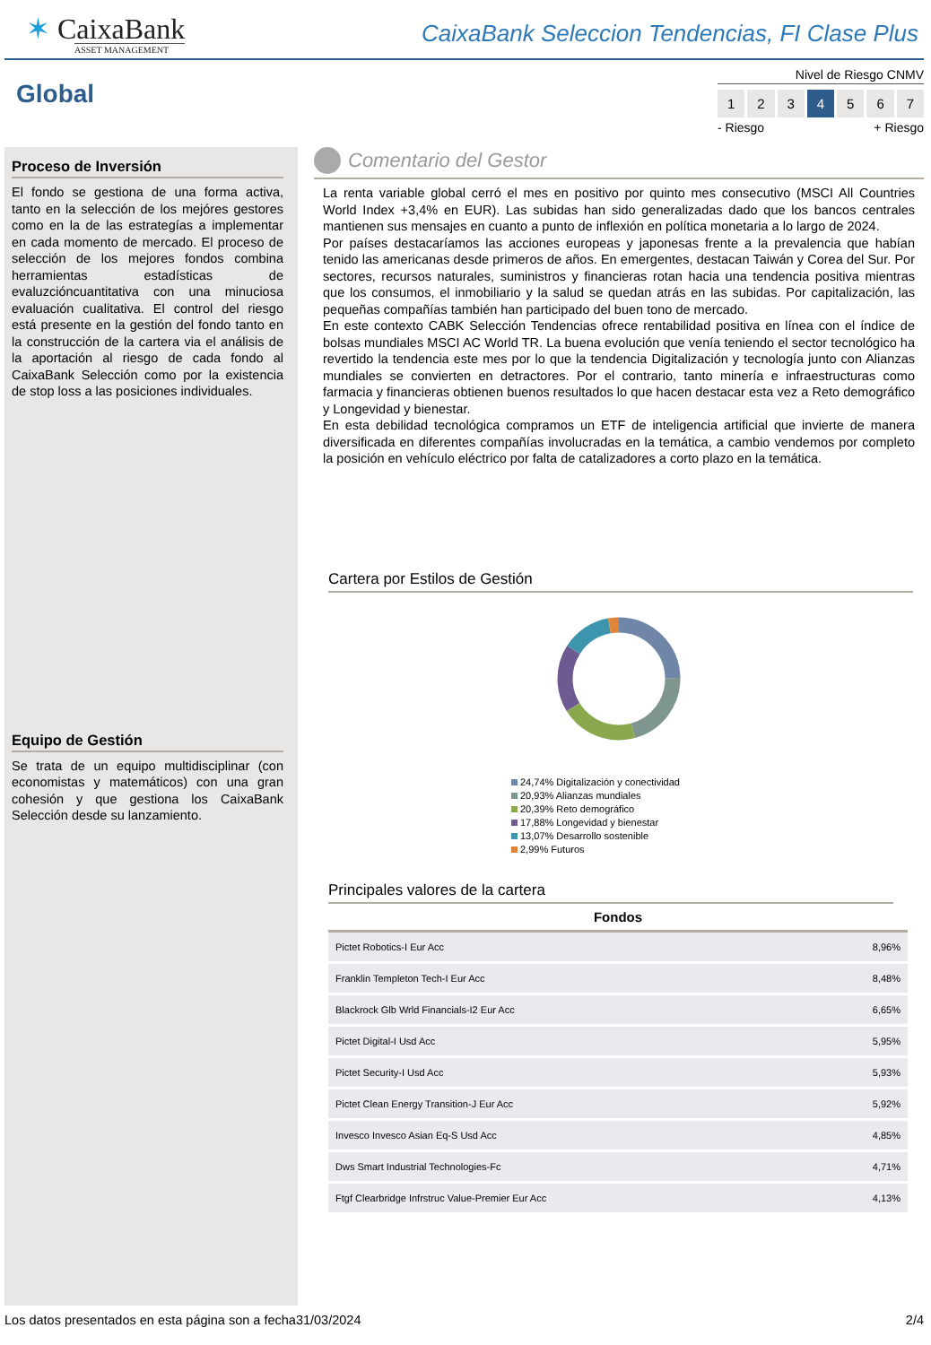✶ CaixaBank
ASSET MANAGEMENT
CaixaBank Seleccion Tendencias, FI Clase Plus
Global
Nivel de Riesgo CNMV
1 2 3 4 5 6 7
- Riesgo + Riesgo
Proceso de Inversión
El fondo se gestiona de una forma activa, tanto en la selección de los mejóres gestores como en la de las estrategías a implementar en cada momento de mercado. El proceso de selección de los mejores fondos combina herramientas estadísticas de evaluzcióncuantitativa con una minuciosa evaluación cualitativa. El control del riesgo está presente en la gestión del fondo tanto en la construcción de la cartera via el análisis de la aportación al riesgo de cada fondo al CaixaBank Selección como por la existencia de stop loss a las posiciones individuales.
Equipo de Gestión
Se trata de un equipo multidisciplinar (con economistas y matemáticos) con una gran cohesión y que gestiona los CaixaBank Selección desde su lanzamiento.
Comentario del Gestor
La renta variable global cerró el mes en positivo por quinto mes consecutivo (MSCI All Countries World Index +3,4% en EUR). Las subidas han sido generalizadas dado que los bancos centrales mantienen sus mensajes en cuanto a punto de inflexión en política monetaria a lo largo de 2024.
Por países destacaríamos las acciones europeas y japonesas frente a la prevalencia que habían tenido las americanas desde primeros de años. En emergentes, destacan Taiwán y Corea del Sur. Por sectores, recursos naturales, suministros y financieras rotan hacia una tendencia positiva mientras que los consumos, el inmobiliario y la salud se quedan atrás en las subidas. Por capitalización, las pequeñas compañías también han participado del buen tono de mercado.
En este contexto CABK Selección Tendencias ofrece rentabilidad positiva en línea con el índice de bolsas mundiales MSCI AC World TR. La buena evolución que venía teniendo el sector tecnológico ha revertido la tendencia este mes por lo que la tendencia Digitalización y tecnología junto con Alianzas mundiales se convierten en detractores. Por el contrario, tanto minería e infraestructuras como farmacia y financieras obtienen buenos resultados lo que hacen destacar esta vez a Reto demográfico y Longevidad y bienestar.
En esta debilidad tecnológica compramos un ETF de inteligencia artificial que invierte de manera diversificada en diferentes compañías involucradas en la temática, a cambio vendemos por completo la posición en vehículo eléctrico por falta de catalizadores a corto plazo en la temática.
Cartera por Estilos de Gestión
24,74% Digitalización y conectividad
20,93% Alianzas mundiales
20,39% Reto demográfico
17,88% Longevidad y bienestar
13,07% Desarrollo sostenible
2,99% Futuros
Principales valores de la cartera
| Fondos | |
| --- | --- |
| Pictet Robotics-I Eur Acc | 8,96% |
| Franklin Templeton Tech-I Eur Acc | 8,48% |
| Blackrock Glb Wrld Financials-I2 Eur Acc | 6,65% |
| Pictet Digital-I Usd Acc | 5,95% |
| Pictet Security-I Usd Acc | 5,93% |
| Pictet Clean Energy Transition-J Eur Acc | 5,92% |
| Invesco Invesco Asian Eq-S Usd Acc | 4,85% |
| Dws Smart Industrial Technologies-Fc | 4,71% |
| Ftgf Clearbridge Infrstruc Value-Premier Eur Acc | 4,13% |
Los datos presentados en esta página son a fecha31/03/2024 2/4